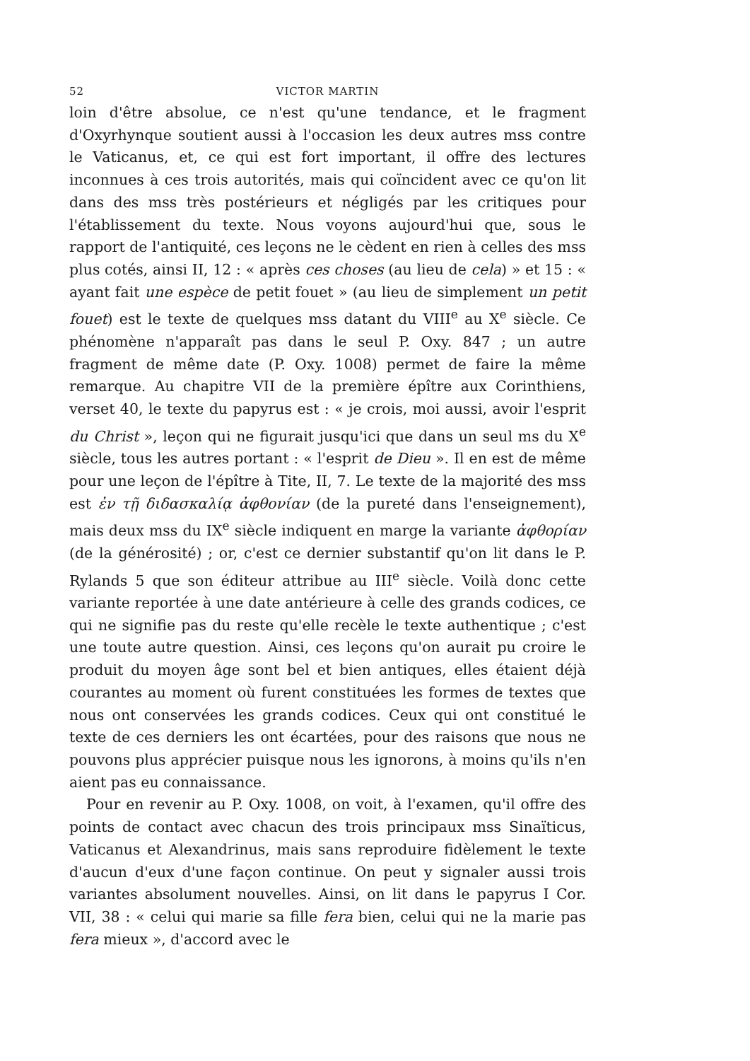52 VICTOR MARTIN
loin d'être absolue, ce n'est qu'une tendance, et le fragment d'Oxyrhynque soutient aussi à l'occasion les deux autres mss contre le Vaticanus, et, ce qui est fort important, il offre des lectures inconnues à ces trois autorités, mais qui coïncident avec ce qu'on lit dans des mss très postérieurs et négligés par les critiques pour l'établissement du texte. Nous voyons aujourd'hui que, sous le rapport de l'antiquité, ces leçons ne le cèdent en rien à celles des mss plus cotés, ainsi II, 12 : « après ces choses (au lieu de cela) » et 15 : « ayant fait une espèce de petit fouet » (au lieu de simplement un petit fouet) est le texte de quelques mss datant du VIII<sup>e</sup> au X<sup>e</sup> siècle. Ce phénomène n'apparaît pas dans le seul P. Oxy. 847 ; un autre fragment de même date (P. Oxy. 1008) permet de faire la même remarque. Au chapitre VII de la première épître aux Corinthiens, verset 40, le texte du papyrus est : « je crois, moi aussi, avoir l'esprit du Christ », leçon qui ne figurait jusqu'ici que dans un seul ms du X<sup>e</sup> siècle, tous les autres portant : « l'esprit de Dieu ». Il en est de même pour une leçon de l'épître à Tite, II, 7. Le texte de la majorité des mss est ἐν τῇ διδασκαλίᾳ ἀφθονίαν (de la pureté dans l'enseignement), mais deux mss du IX<sup>e</sup> siècle indiquent en marge la variante ἀφθορίαν (de la générosité) ; or, c'est ce dernier substantif qu'on lit dans le P. Rylands 5 que son éditeur attribue au III<sup>e</sup> siècle. Voilà donc cette variante reportée à une date antérieure à celle des grands codices, ce qui ne signifie pas du reste qu'elle recèle le texte authentique ; c'est une toute autre question. Ainsi, ces leçons qu'on aurait pu croire le produit du moyen âge sont bel et bien antiques, elles étaient déjà courantes au moment où furent constituées les formes de textes que nous ont conservées les grands codices. Ceux qui ont constitué le texte de ces derniers les ont écartées, pour des raisons que nous ne pouvons plus apprécier puisque nous les ignorons, à moins qu'ils n'en aient pas eu connaissance.
Pour en revenir au P. Oxy. 1008, on voit, à l'examen, qu'il offre des points de contact avec chacun des trois principaux mss Sinaïticus, Vaticanus et Alexandrinus, mais sans reproduire fidèlement le texte d'aucun d'eux d'une façon continue. On peut y signaler aussi trois variantes absolument nouvelles. Ainsi, on lit dans le papyrus I Cor. VII, 38 : « celui qui marie sa fille fera bien, celui qui ne la marie pas fera mieux », d'accord avec le